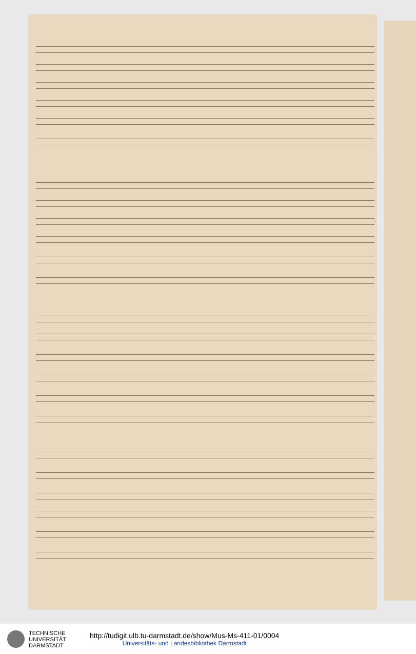TECHNISCHE
UNIVERSITÄT
DARMSTADT
http://tudigit.ulb.tu-darmstadt.de/show/Mus-Ms-411-01/0004
Universitäts- und Landesbibliothek Darmstadt